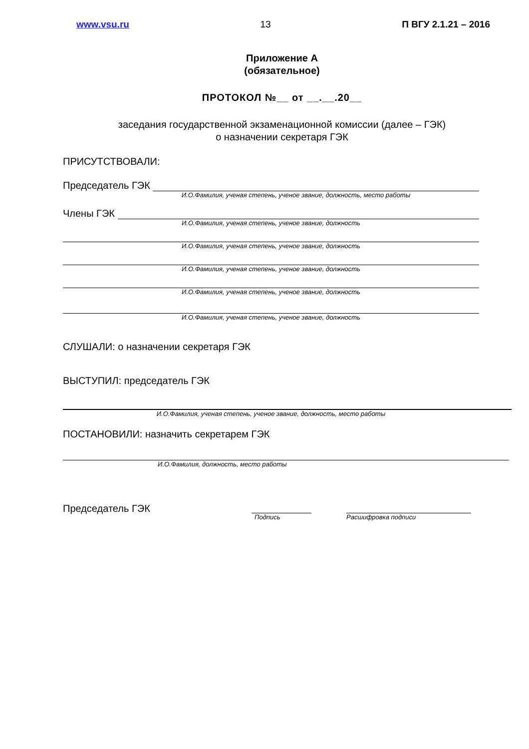www.vsu.ru 13 П ВГУ 2.1.21 – 2016
Приложение А
(обязательное)
ПРОТОКОЛ №__ от __.__.20__
заседания государственной экзаменационной комиссии (далее – ГЭК)
о назначении секретаря ГЭК
ПРИСУТСТВОВАЛИ:
Председатель ГЭК
И.О.Фамилия, ученая степень, ученое звание, должность, место работы
Члены ГЭК
И.О.Фамилия, ученая степень, ученое звание, должность
И.О.Фамилия, ученая степень, ученое звание, должность
И.О.Фамилия, ученая степень, ученое звание, должность
И.О.Фамилия, ученая степень, ученое звание, должность
И.О.Фамилия, ученая степень, ученое звание, должность
СЛУШАЛИ: о назначении секретаря ГЭК
ВЫСТУПИЛ: председатель ГЭК
И.О.Фамилия, ученая степень, ученое звание, должность, место работы
ПОСТАНОВИЛИ: назначить секретарем ГЭК
И.О.Фамилия, должность, место работы
Председатель ГЭК
Подпись Расшифровка подписи